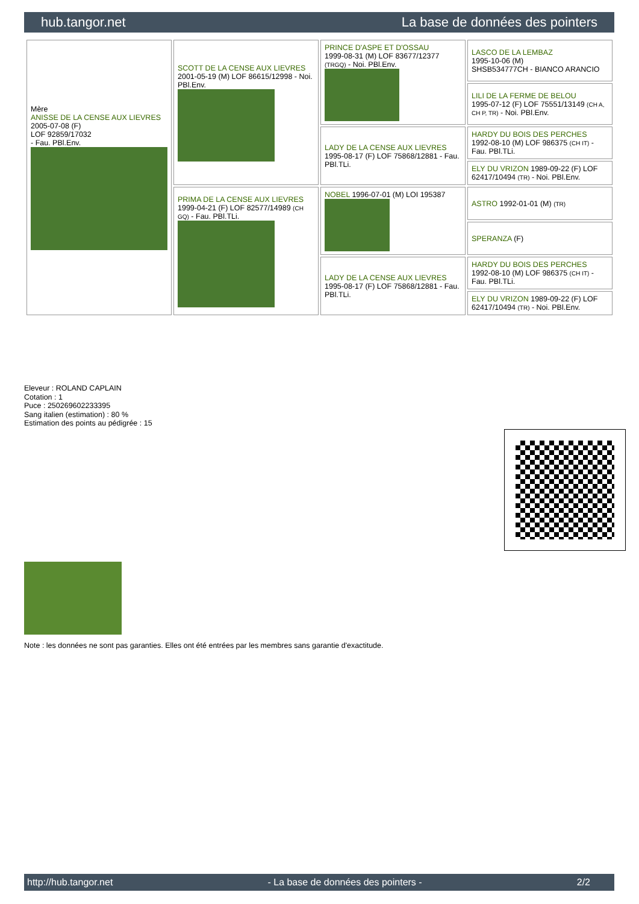hub.tangor.net La base de données des pointers
| Mère ANISSE DE LA CENSE AUX LIEVRES 2005-07-08 (F) LOF 92859/17032 - Fau. PBl.Env. | SCOTT DE LA CENSE AUX LIEVRES 2001-05-19 (M) LOF 86615/12998 - Noi. PBl.Env. | PRINCE D'ASPE ET D'OSSAU 1999-08-31 (M) LOF 83677/12377 (TRGQ) - Noi. PBl.Env. | LASCO DE LA LEMBAZ 1995-10-06 (M) SHSB534777CH - BIANCO ARANCIO |
| | | | LILI DE LA FERME DE BELOU 1995-07-12 (F) LOF 75551/13149 (CH A, CH P, TR) - Noi. PBl.Env. |
| | | LADY DE LA CENSE AUX LIEVRES 1995-08-17 (F) LOF 75868/12881 - Fau. PBl.TLi. | HARDY DU BOIS DES PERCHES 1992-08-10 (M) LOF 986375 (CH IT) - Fau. PBl.TLi. |
| | | | ELY DU VRIZON 1989-09-22 (F) LOF 62417/10494 (TR) - Noi. PBl.Env. |
| | PRIMA DE LA CENSE AUX LIEVRES 1999-04-21 (F) LOF 82577/14989 (CH GQ) - Fau. PBl.TLi. | NOBEL 1996-07-01 (M) LOI 195387 | ASTRO 1992-01-01 (M) (TR) |
| | | | SPERANZA (F) |
| | | LADY DE LA CENSE AUX LIEVRES 1995-08-17 (F) LOF 75868/12881 - Fau. PBl.TLi. | HARDY DU BOIS DES PERCHES 1992-08-10 (M) LOF 986375 (CH IT) - Fau. PBl.TLi. |
| | | | ELY DU VRIZON 1989-09-22 (F) LOF 62417/10494 (TR) - Noi. PBl.Env. |
Eleveur : ROLAND CAPLAIN
Cotation : 1
Puce : 250269602233395
Sang italien (estimation) : 80 %
Estimation des points au pédigrée : 15
Note : les données ne sont pas garanties. Elles ont été entrées par les membres sans garantie d'exactitude.
http://hub.tangor.net - La base de données des pointers - 2/2